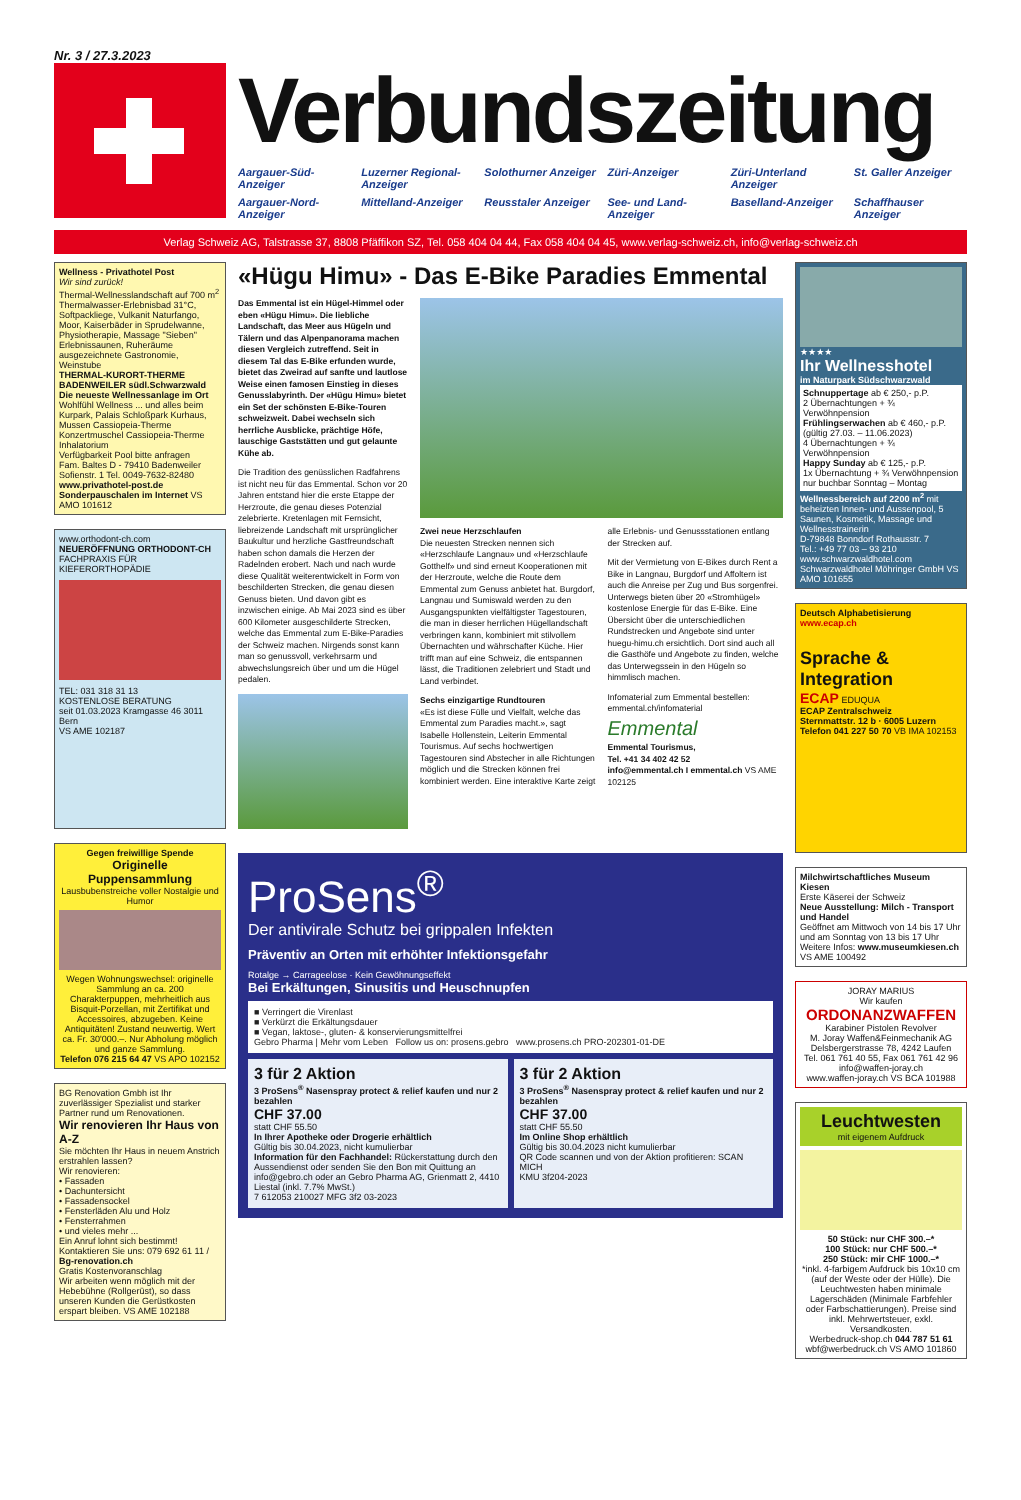Nr. 3 / 27.3.2023
Verbundszeitung
Aargauer-Süd-Anzeiger Luzerner Regional-Anzeiger Solothurner Anzeiger Züri-Anzeiger Züri-Unterland Anzeiger St. Galler Anzeiger Aargauer-Nord-Anzeiger Mittelland-Anzeiger Reusstaler Anzeiger See- und Land-Anzeiger Baselland-Anzeiger Schaffhauser Anzeiger
Verlag Schweiz AG, Talstrasse 37, 8808 Pfäffikon SZ, Tel. 058 404 04 44, Fax 058 404 04 45, www.verlag-schweiz.ch, info@verlag-schweiz.ch
Wellness - Privathotel Post
Wir sind zurück!
Thermal-Wellnesslandschaft auf 700 m<sup>2</sup> Thermalwasser-Erlebnisbad 31°C, Softpackliege, Vulkanit Naturfango, Moor, Kaiserbäder in Sprudelwanne, Physiotherapie, Massage "Sieben" Erlebnissaunen, Ruheräume ausgezeichnete Gastronomie, Weinstube
THERMAL-KURORT-THERME BADENWEILER südl.Schwarzwald
Die neueste Wellnessanlage im Ort
Wohlfühl Wellness ... und alles beim Kurpark, Palais Schloßpark Kurhaus, Mussen Cassiopeia-Therme Konzertmuschel Cassiopeia-Therme Inhalatorium
Verfügbarkeit Pool bitte anfragen
Fam. Baltes D - 79410 Badenweiler Sofienstr. 1 Tel. 0049-7632-82480
www.privathotel-post.de
Sonderpauschalen im Internet VS AMO 101612
www.orthodont-ch.com
NEUERÖFFNUNG ORTHODONT-CH
FACHPRAXIS FÜR KIEFERORTHOPÄDIE
TEL: 031 318 31 13
KOSTENLOSE BERATUNG
seit 01.03.2023 Kramgasse 46 3011 Bern
VS AME 102187
Gegen freiwillige Spende
Originelle Puppensammlung
Lausbubenstreiche voller Nostalgie und Humor
Wegen Wohnungswechsel: originelle Sammlung an ca. 200 Charakterpuppen, mehrheitlich aus Bisquit-Porzellan, mit Zertifikat und Accessoires, abzugeben. Keine Antiquitäten! Zustand neuwertig. Wert ca. Fr. 30'000.–. Nur Abholung möglich und ganze Sammlung.
Telefon 076 215 64 47 VS APO 102152
BG Renovation Gmbh ist Ihr zuverlässiger Spezialist und starker Partner rund um Renovationen.
Wir renovieren Ihr Haus von A-Z
Sie möchten Ihr Haus in neuem Anstrich erstrahlen lassen?
Wir renovieren:
• Fassaden
• Dachuntersicht
• Fassadensockel
• Fensterläden Alu und Holz
• Fensterrahmen
• und vieles mehr ...
Ein Anruf lohnt sich bestimmt! Kontaktieren Sie uns: 079 692 61 11 / Bg-renovation.ch
Gratis Kostenvoranschlag
Wir arbeiten wenn möglich mit der Hebebühne (Rollgerüst), so dass unseren Kunden die Gerüstkosten erspart bleiben. VS AME 102188
«Hügu Himu» - Das E-Bike Paradies Emmental
Das Emmental ist ein Hügel-Himmel oder eben «Hügu Himu». Die liebliche Landschaft, das Meer aus Hügeln und Tälern und das Alpenpanorama machen diesen Vergleich zutreffend. Seit in diesem Tal das E-Bike erfunden wurde, bietet das Zweirad auf sanfte und lautlose Weise einen famosen Einstieg in dieses Genusslabyrinth. Der «Hügu Himu» bietet ein Set der schönsten E-Bike-Touren schweizweit. Dabei wechseln sich herrliche Ausblicke, prächtige Höfe, lauschige Gaststätten und gut gelaunte Kühe ab.
Die Tradition des genüsslichen Radfahrens ist nicht neu für das Emmental. Schon vor 20 Jahren entstand hier die erste Etappe der Herzroute, die genau dieses Potenzial zelebrierte. Kretenlagen mit Fernsicht, liebreizende Landschaft mit ursprünglicher Baukultur und herzliche Gastfreundschaft haben schon damals die Herzen der Radelnden erobert. Nach und nach wurde diese Qualität weiterentwickelt in Form von beschilderten Strecken, die genau diesen Genuss bieten. Und davon gibt es inzwischen einige. Ab Mai 2023 sind es über 600 Kilometer ausgeschilderte Strecken, welche das Emmental zum E-Bike-Paradies der Schweiz machen. Nirgends sonst kann man so genussvoll, verkehrsarm und abwechslungsreich über und um die Hügel pedalen.
Zwei neue Herzschlaufen
Die neuesten Strecken nennen sich «Herzschlaufe Langnau» und «Herzschlaufe Gotthelf» und sind erneut Kooperationen mit der Herzroute, welche die Route dem Emmental zum Genuss anbietet hat. Burgdorf, Langnau und Sumiswald werden zu den Ausgangspunkten vielfältigster Tagestouren, die man in dieser herrlichen Hügellandschaft verbringen kann, kombiniert mit stilvollem Übernachten und währschafter Küche. Hier trifft man auf eine Schweiz, die entspannen lässt, die Traditionen zelebriert und Stadt und Land verbindet.
Sechs einzigartige Rundtouren
«Es ist diese Fülle und Vielfalt, welche das Emmental zum Paradies macht.», sagt Isabelle Hollenstein, Leiterin Emmental Tourismus. Auf sechs hochwertigen Tagestouren sind Abstecher in alle Richtungen möglich und die Strecken können frei kombiniert werden. Eine interaktive Karte zeigt
alle Erlebnis- und Genussstationen entlang der Strecken auf.
Mit der Vermietung von E-Bikes durch Rent a Bike in Langnau, Burgdorf und Affoltern ist auch die Anreise per Zug und Bus sorgenfrei. Unterwegs bieten über 20 «Stromhügel» kostenlose Energie für das E-Bike. Eine Übersicht über die unterschiedlichen Rundstrecken und Angebote sind unter huegu-himu.ch ersichtlich. Dort sind auch all die Gasthöfe und Angebote zu finden, welche das Unterwegssein in den Hügeln so himmlisch machen.
Infomaterial zum Emmental bestellen: emmental.ch/infomaterial
Emmental
Emmental Tourismus,
Tel. +41 34 402 42 52
info@emmental.ch I emmental.ch VS AME 102125
ProSens<sup>®</sup>
Der antivirale Schutz bei grippalen Infekten
Präventiv an Orten mit erhöhter Infektionsgefahr
Rotalge → Carrageelose · Kein Gewöhnungseffekt
Bei Erkältungen, Sinusitis und Heuschnupfen
■ Verringert die Virenlast
■ Verkürzt die Erkältungsdauer
■ Vegan, laktose-, gluten- & konservierungsmittelfrei
Gebro Pharma | Mehr vom Leben Follow us on: prosens.gebro www.prosens.ch PRO-202301-01-DE
3 für 2 Aktion
3 ProSens<sup>®</sup> Nasenspray protect & relief kaufen und nur 2 bezahlen
CHF 37.00
statt CHF 55.50
In Ihrer Apotheke oder Drogerie erhältlich
Gültig bis 30.04.2023, nicht kumulierbar
Information für den Fachhandel: Rückerstattung durch den Aussendienst oder senden Sie den Bon mit Quittung an info@gebro.ch oder an Gebro Pharma AG, Grienmatt 2, 4410 Liestal (inkl. 7.7% MwSt.)
7 612053 210027 MFG 3f2 03-2023
3 für 2 Aktion
3 ProSens<sup>®</sup> Nasenspray protect & relief kaufen und nur 2 bezahlen
CHF 37.00
statt CHF 55.50
Im Online Shop erhältlich
Gültig bis 30.04.2023 nicht kumulierbar
QR Code scannen und von der Aktion profitieren: SCAN MICH
KMU 3f204-2023
★★★★
Ihr Wellnesshotel
im Naturpark Südschwarzwald
Schnuppertage ab € 250,- p.P.
2 Übernachtungen + ¾ Verwöhnpension
Frühlingserwachen ab € 460,- p.P.
(gültig 27.03. – 11.06.2023)
4 Übernachtungen + ¾ Verwöhnpension
Happy Sunday ab € 125,- p.P.
1x Übernachtung + ¾ Verwöhnpension
nur buchbar Sonntag – Montag
Wellnessbereich auf 2200 m<sup>2</sup> mit beheizten Innen- und Aussenpool, 5 Saunen, Kosmetik, Massage und Wellnesstrainerin
D-79848 Bonndorf Rothausstr. 7
Tel.: +49 77 03 – 93 210
www.schwarzwaldhotel.com
Schwarzwaldhotel Möhringer GmbH VS AMO 101655
Deutsch Alphabetisierung
www.ecap.ch
Sprache & Integration
ECAP EDUQUA
ECAP Zentralschweiz
Sternmattstr. 12 b · 6005 Luzern
Telefon 041 227 50 70 VB IMA 102153
Milchwirtschaftliches Museum Kiesen
Erste Käserei der Schweiz
Neue Ausstellung: Milch - Transport und Handel
Geöffnet am Mittwoch von 14 bis 17 Uhr und am Sonntag von 13 bis 17 Uhr
Weitere Infos: www.museumkiesen.ch VS AME 100492
JORAY MARIUS
Wir kaufen
ORDONANZWAFFEN
Karabiner Pistolen Revolver
M. Joray Waffen&Feinmechanik AG
Delsbergerstrasse 78, 4242 Laufen
Tel. 061 761 40 55, Fax 061 761 42 96
info@waffen-joray.ch
www.waffen-joray.ch VS BCA 101988
Leuchtwesten
mit eigenem Aufdruck
50 Stück: nur CHF 300.–*
100 Stück: nur CHF 500.–*
250 Stück: mir CHF 1000.–*
*inkl. 4-farbigem Aufdruck bis 10x10 cm (auf der Weste oder der Hülle). Die Leuchtwesten haben minimale Lagerschäden (Minimale Farbfehler oder Farbschattierungen). Preise sind inkl. Mehrwertsteuer, exkl. Versandkosten.
Werbedruck-shop.ch 044 787 51 61 wbf@werbedruck.ch VS AMO 101860